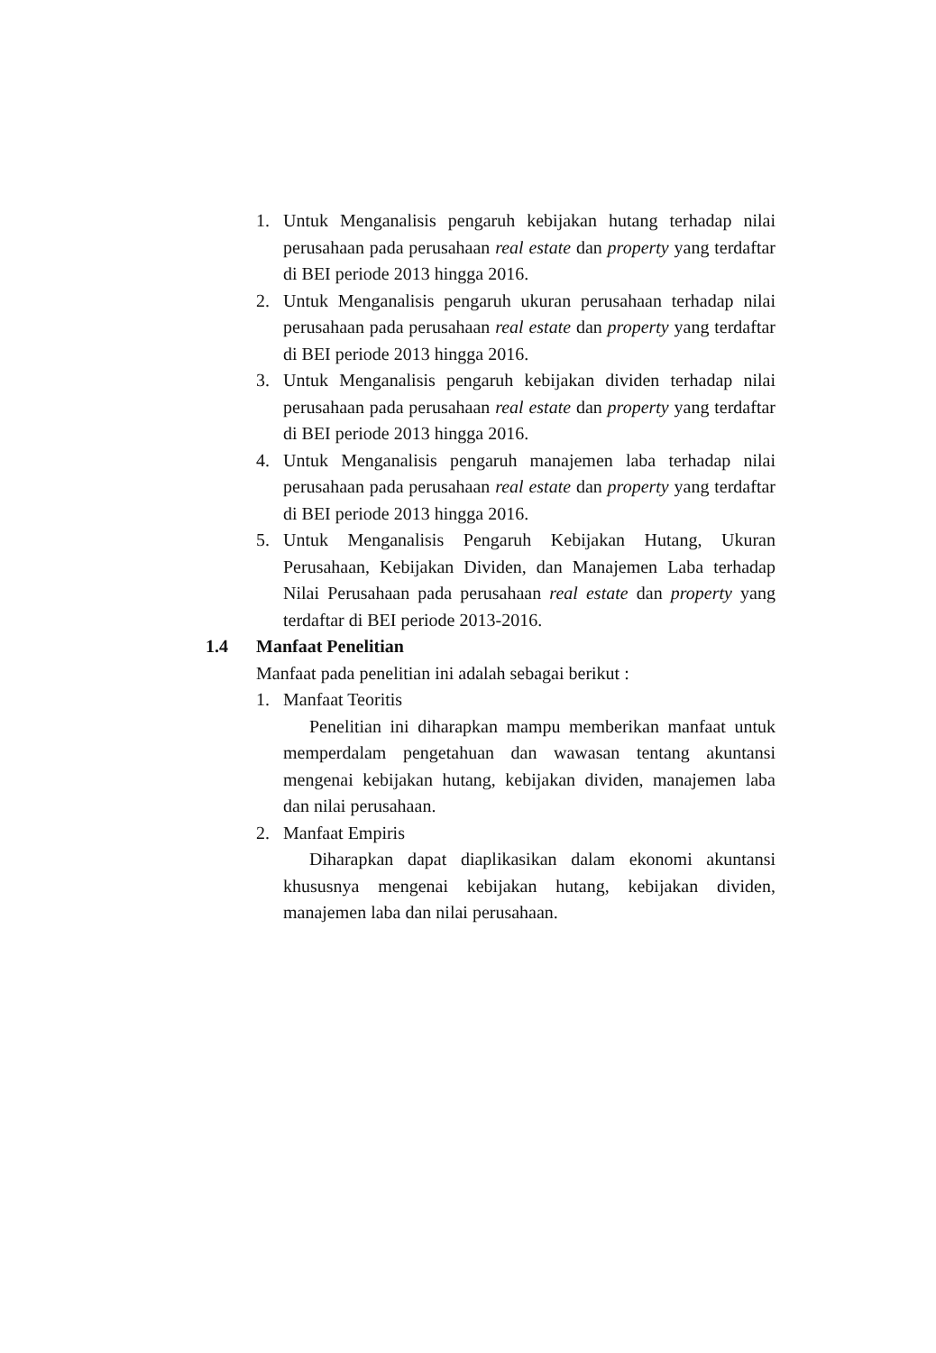1. Untuk Menganalisis pengaruh kebijakan hutang terhadap nilai perusahaan pada perusahaan real estate dan property yang terdaftar di BEI periode 2013 hingga 2016.
2. Untuk Menganalisis pengaruh ukuran perusahaan terhadap nilai perusahaan pada perusahaan real estate dan property yang terdaftar di BEI periode 2013 hingga 2016.
3. Untuk Menganalisis pengaruh kebijakan dividen terhadap nilai perusahaan pada perusahaan real estate dan property yang terdaftar di BEI periode 2013 hingga 2016.
4. Untuk Menganalisis pengaruh manajemen laba terhadap nilai perusahaan pada perusahaan real estate dan property yang terdaftar di BEI periode 2013 hingga 2016.
5. Untuk Menganalisis Pengaruh Kebijakan Hutang, Ukuran Perusahaan, Kebijakan Dividen, dan Manajemen Laba terhadap Nilai Perusahaan pada perusahaan real estate dan property yang terdaftar di BEI periode 2013-2016.
1.4 Manfaat Penelitian
Manfaat pada penelitian ini adalah sebagai berikut :
1. Manfaat Teoritis
Penelitian ini diharapkan mampu memberikan manfaat untuk memperdalam pengetahuan dan wawasan tentang akuntansi mengenai kebijakan hutang, kebijakan dividen, manajemen laba dan nilai perusahaan.
2. Manfaat Empiris
Diharapkan dapat diaplikasikan dalam ekonomi akuntansi khususnya mengenai kebijakan hutang, kebijakan dividen, manajemen laba dan nilai perusahaan.